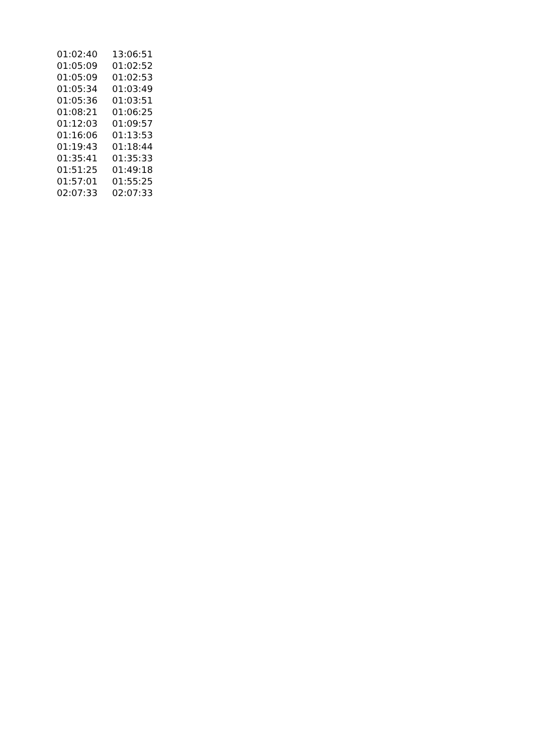| 01:02:40 | 13:06:51 |
| 01:05:09 | 01:02:52 |
| 01:05:09 | 01:02:53 |
| 01:05:34 | 01:03:49 |
| 01:05:36 | 01:03:51 |
| 01:08:21 | 01:06:25 |
| 01:12:03 | 01:09:57 |
| 01:16:06 | 01:13:53 |
| 01:19:43 | 01:18:44 |
| 01:35:41 | 01:35:33 |
| 01:51:25 | 01:49:18 |
| 01:57:01 | 01:55:25 |
| 02:07:33 | 02:07:33 |